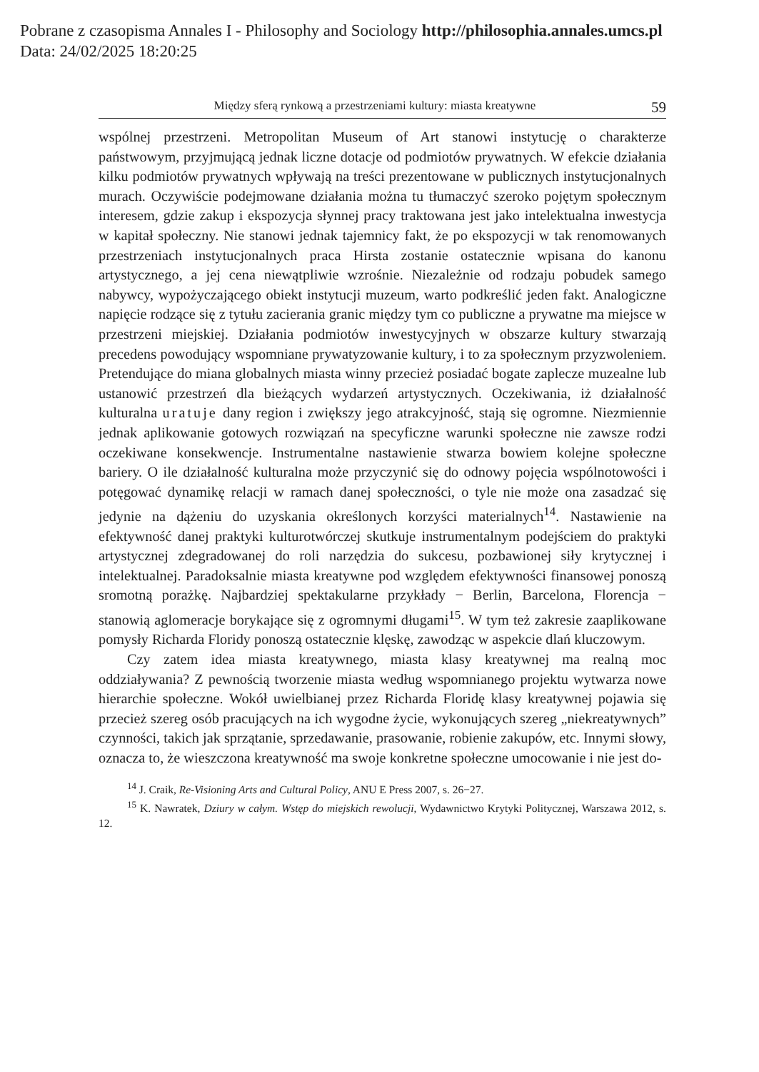Pobrane z czasopisma Annales I - Philosophy and Sociology http://philosophia.annales.umcs.pl
Data: 24/02/2025 18:20:25
Między sferą rynkową a przestrzeniami kultury: miasta kreatywne 59
wspólnej przestrzeni. Metropolitan Museum of Art stanowi instytucję o charakterze państwowym, przyjmującą jednak liczne dotacje od podmiotów prywatnych. W efekcie działania kilku podmiotów prywatnych wpływają na treści prezentowane w publicznych instytucjonalnych murach. Oczywiście podejmowane działania można tu tłumaczyć szeroko pojętym społecznym interesem, gdzie zakup i ekspozycja słynnej pracy traktowana jest jako intelektualna inwestycja w kapitał społeczny. Nie stanowi jednak tajemnicy fakt, że po ekspozycji w tak renomowanych przestrzeniach instytucjonalnych praca Hirsta zostanie ostatecznie wpisana do kanonu artystycznego, a jej cena niewątpliwie wzrośnie. Niezależnie od rodzaju pobudek samego nabywcy, wypożyczającego obiekt instytucji muzeum, warto podkreślić jeden fakt. Analogiczne napięcie rodzące się z tytułu zacierania granic między tym co publiczne a prywatne ma miejsce w przestrzeni miejskiej. Działania podmiotów inwestycyjnych w obszarze kultury stwarzają precedens powodujący wspomniane prywatyzowanie kultury, i to za społecznym przyzwoleniem. Pretendujące do miana globalnych miasta winny przecież posiadać bogate zaplecze muzealne lub ustanowić przestrzeń dla bieżących wydarzeń artystycznych. Oczekiwania, iż działalność kulturalna uratuje dany region i zwiększy jego atrakcyjność, stają się ogromne. Niezmiennie jednak aplikowanie gotowych rozwiązań na specyficzne warunki społeczne nie zawsze rodzi oczekiwane konsekwencje. Instrumentalne nastawienie stwarza bowiem kolejne społeczne bariery. O ile działalność kulturalna może przyczynić się do odnowy pojęcia wspólnotowości i potęgować dynamikę relacji w ramach danej społeczności, o tyle nie może ona zasadzać się jedynie na dążeniu do uzyskania określonych korzyści materialnych<sup>14</sup>. Nastawienie na efektywność danej praktyki kulturotwórczej skutkuje instrumentalnym podejściem do praktyki artystycznej zdegradowanej do roli narzędzia do sukcesu, pozbawionej siły krytycznej i intelektualnej. Paradoksalnie miasta kreatywne pod względem efektywności finansowej ponoszą sromotną porażkę. Najbardziej spektakularne przykłady − Berlin, Barcelona, Florencja − stanowią aglomeracje borykające się z ogromnymi długami<sup>15</sup>. W tym też zakresie zaaplikowane pomysły Richarda Floridy ponoszą ostatecznie klęskę, zawodząc w aspekcie dlań kluczowym.
Czy zatem idea miasta kreatywnego, miasta klasy kreatywnej ma realną moc oddziaływania? Z pewnością tworzenie miasta według wspomnianego projektu wytwarza nowe hierarchie społeczne. Wokół uwielbianej przez Richarda Floridę klasy kreatywnej pojawia się przecież szereg osób pracujących na ich wygodne życie, wykonujących szereg „niekreatywnych” czynności, takich jak sprzątanie, sprzedawanie, prasowanie, robienie zakupów, etc. Innymi słowy, oznacza to, że wieszczona kreatywność ma swoje konkretne społeczne umocowanie i nie jest do-
<sup>14</sup> J. Craik, Re-Visioning Arts and Cultural Policy, ANU E Press 2007, s. 26−27.
<sup>15</sup> K. Nawratek, Dziury w całym. Wstęp do miejskich rewolucji, Wydawnictwo Krytyki Politycznej, Warszawa 2012, s. 12.